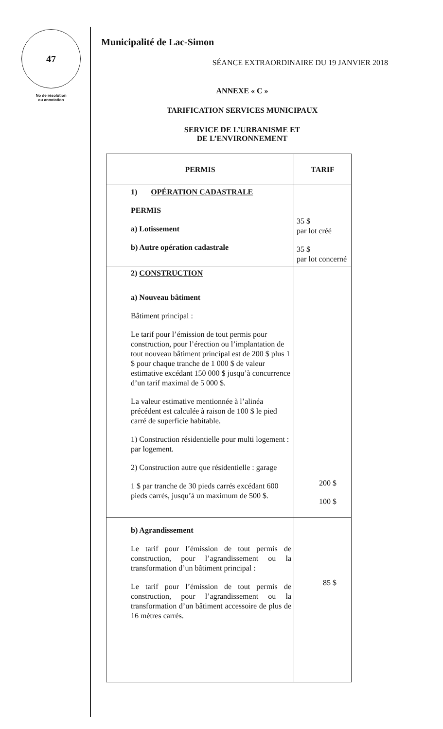47
No de résolution
ou annotation
Municipalité de Lac-Simon
SÉANCE EXTRAORDINAIRE DU 19 JANVIER 2018
ANNEXE « C »
TARIFICATION SERVICES MUNICIPAUX
SERVICE DE L’URBANISME ET
DE L’ENVIRONNEMENT
| PERMIS | TARIF |
| --- | --- |
| 1) OPÉRATION CADASTRALE PERMIS a) Lotissement b) Autre opération cadastrale | 35 $ par lot créé 35 $ par lot concerné |
| 2) CONSTRUCTION a) Nouveau bâtiment Bâtiment principal : Le tarif pour l’émission de tout permis pour construction, pour l’érection ou l’implantation de tout nouveau bâtiment principal est de 200 $ plus 1 $ pour chaque tranche de 1 000 $ de valeur estimative excédant 150 000 $ jusqu’à concurrence d’un tarif maximal de 5 000 $. La valeur estimative mentionnée à l’alinéa précédent est calculée à raison de 100 $ le pied carré de superficie habitable. 1) Construction résidentielle pour multi logement : par logement. 2) Construction autre que résidentielle : garage 1 $ par tranche de 30 pieds carrés excédant 600 pieds carrés, jusqu’à un maximum de 500 $. | 200 $ 100 $ |
| b) Agrandissement Le tarif pour l’émission de tout permis de construction, pour l’agrandissement ou la transformation d’un bâtiment principal : Le tarif pour l’émission de tout permis de construction, pour l’agrandissement ou la transformation d’un bâtiment accessoire de plus de 16 mètres carrés. | 85 $ |